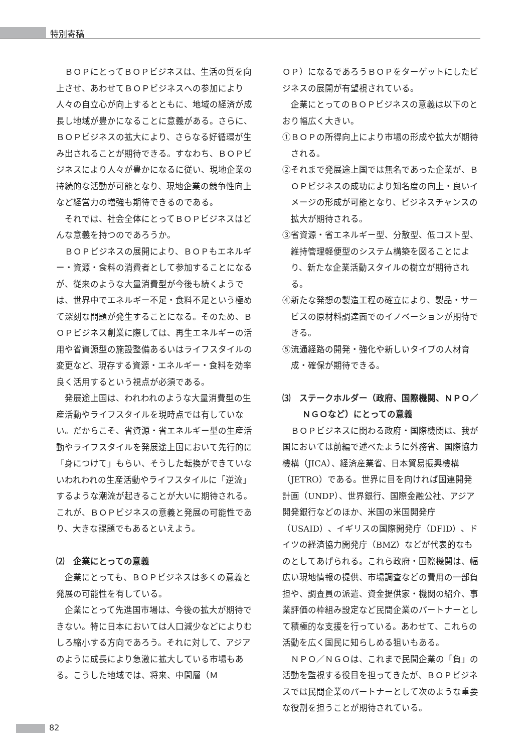特別寄稿
ＢＯＰにとってＢＯＰビジネスは、生活の質を向上させ、あわせてＢＯＰビジネスへの参加により人々の自立心が向上するとともに、地域の経済が成長し地域が豊かになることに意義がある。さらに、ＢＯＰビジネスの拡大により、さらなる好循環が生み出されることが期待できる。すなわち、ＢＯＰビジネスにより人々が豊かになるに従い、現地企業の持続的な活動が可能となり、現地企業の競争性向上など経営力の増強も期待できるのである。
それでは、社会全体にとってＢＯＰビジネスはどんな意義を持つのであろうか。
ＢＯＰビジネスの展開により、ＢＯＰもエネルギー・資源・食料の消費者として参加することになるが、従来のような大量消費型が今後も続くようでは、世界中でエネルギー不足・食料不足という極めて深刻な問題が発生することになる。そのため、ＢＯＰビジネス創業に際しては、再生エネルギーの活用や省資源型の施設整備あるいはライフスタイルの変更など、現存する資源・エネルギー・食料を効率良く活用するという視点が必須である。
発展途上国は、われわれのような大量消費型の生産活動やライフスタイルを現時点では有していない。だからこそ、省資源・省エネルギー型の生産活動やライフスタイルを発展途上国において先行的に「身につけて」もらい、そうした転換ができていないわれわれの生産活動やライフスタイルに「逆流」するような潮流が起きることが大いに期待される。これが、ＢＯＰビジネスの意義と発展の可能性であり、大きな課題でもあるといえよう。
⑵　企業にとっての意義
企業にとっても、ＢＯＰビジネスは多くの意義と発展の可能性を有している。
企業にとって先進国市場は、今後の拡大が期待できない。特に日本においては人口減少などによりむしろ縮小する方向であろう。それに対して、アジアのように成長により急激に拡大している市場もある。こうした地域では、将来、中間層（Ｍ
ＯＰ）になるであろうＢＯＰをターゲットにしたビジネスの展開が有望視されている。
企業にとってのＢＯＰビジネスの意義は以下のとおり幅広く大きい。
①ＢＯＰの所得向上により市場の形成や拡大が期待される。
②それまで発展途上国では無名であった企業が、ＢＯＰビジネスの成功により知名度の向上・良いイメージの形成が可能となり、ビジネスチャンスの拡大が期待される。
③省資源・省エネルギー型、分散型、低コスト型、維持管理軽便型のシステム構築を図ることにより、新たな企業活動スタイルの樹立が期待される。
④新たな発想の製造工程の確立により、製品・サービスの原材料調達面でのイノベーションが期待できる。
⑤流通経路の開発・強化や新しいタイプの人材育成・確保が期待できる。
⑶　ステークホルダー（政府、国際機関、ＮＰＯ／ＮＧＯなど）にとっての意義
ＢＯＰビジネスに関わる政府・国際機関は、我が国においては前編で述べたように外務省、国際協力機構（JICA）、経済産業省、日本貿易振興機構（JETRO）である。世界に目を向ければ国連開発計画（UNDP）、世界銀行、国際金融公社、アジア開発銀行などのほか、米国の米国開発庁（USAID）、イギリスの国際開発庁（DFID）、ドイツの経済協力開発庁（BMZ）などが代表的なものとしてあげられる。これら政府・国際機関は、幅広い現地情報の提供、市場調査などの費用の一部負担や、調査員の派遣、資金提供家・機関の紹介、事業評価の枠組み設定など民間企業のパートナーとして積極的な支援を行っている。あわせて、これらの活動を広く国民に知らしめる狙いもある。
ＮＰＯ／ＮＧＯは、これまで民間企業の「負」の活動を監視する役目を担ってきたが、ＢＯＰビジネスでは民間企業のパートナーとして次のような重要な役割を担うことが期待されている。
82